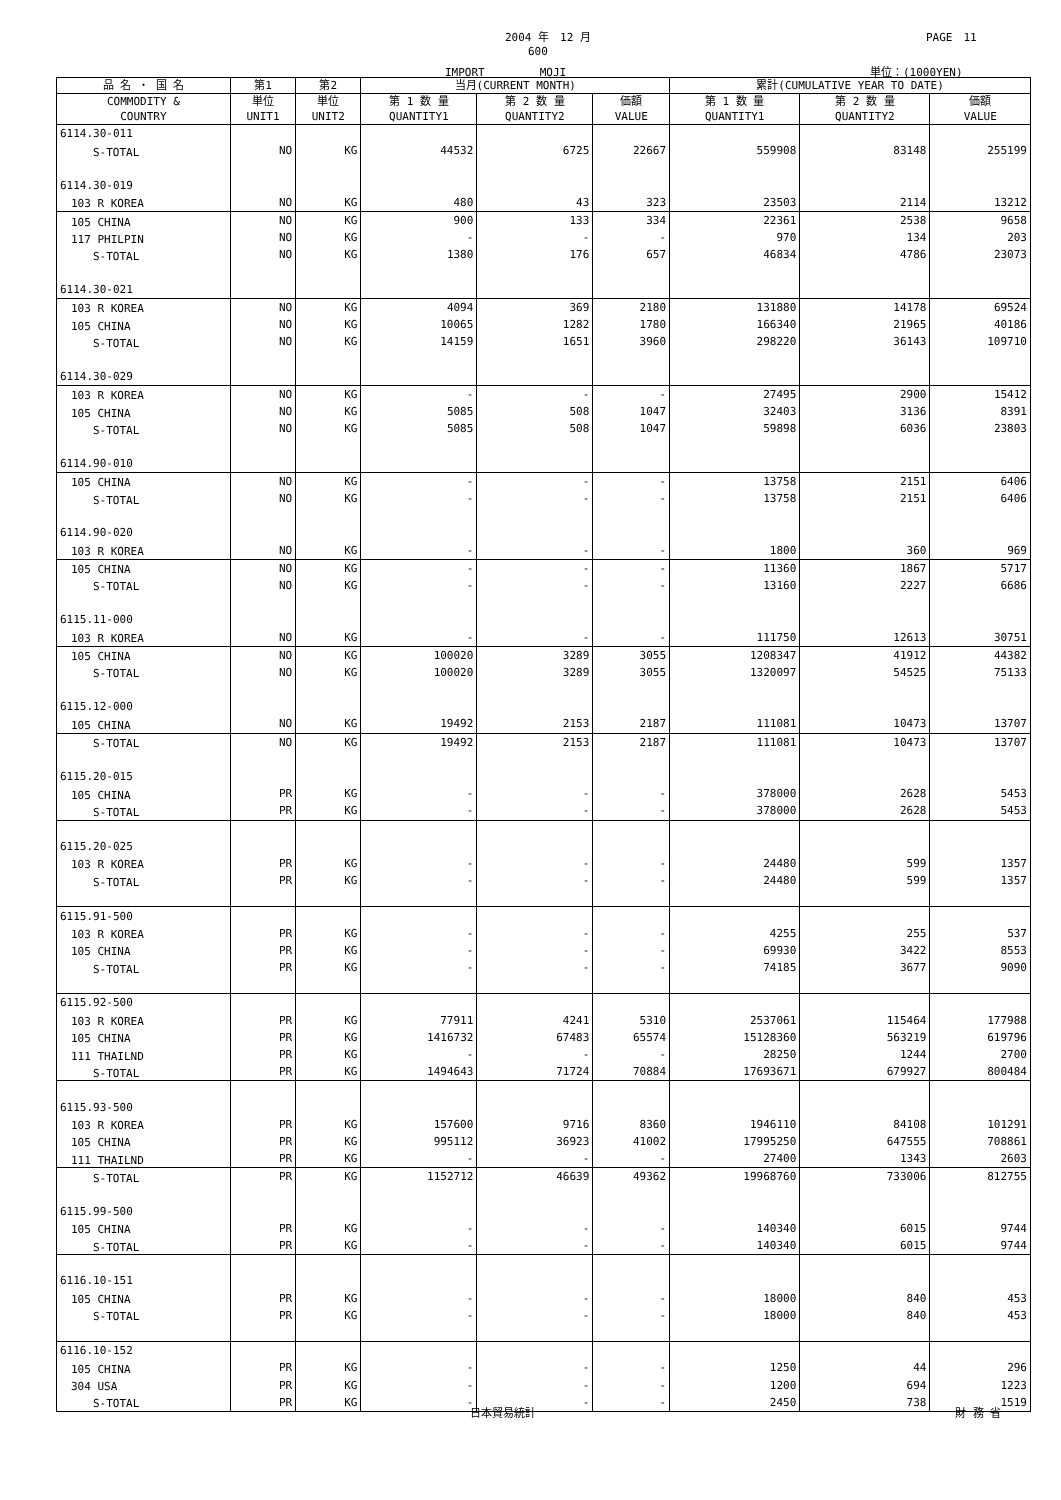2004 年　12 月 PAGE　11
600
IMPORT　　　　　MOJI 単位：(1000YEN)
| 品 名 ・ 国 名 | 第1 | 第2 | 当月(CURRENT MONTH) | | | 累計(CUMULATIVE YEAR TO DATE) | | |
| --- | --- | --- | --- | --- | --- | --- | --- | --- |
| COMMODITY & COUNTRY | 単位 UNIT1 | 単位 UNIT2 | 第 1 数 量 QUANTITY1 | 第 2 数 量 QUANTITY2 | 価額 VALUE | 第 1 数 量 QUANTITY1 | 第 2 数 量 QUANTITY2 | 価額 VALUE |
| 6114.30-011 | | | | | | | | |
| S-TOTAL | NO | KG | 44532 | 6725 | 22667 | 559908 | 83148 | 255199 |
| 6114.30-019 | | | | | | | | |
| 103 R KOREA | NO | KG | 480 | 43 | 323 | 23503 | 2114 | 13212 |
| 105 CHINA | NO | KG | 900 | 133 | 334 | 22361 | 2538 | 9658 |
| 117 PHILPIN | NO | KG | - | - | - | 970 | 134 | 203 |
| S-TOTAL | NO | KG | 1380 | 176 | 657 | 46834 | 4786 | 23073 |
| 6114.30-021 | | | | | | | | |
| 103 R KOREA | NO | KG | 4094 | 369 | 2180 | 131880 | 14178 | 69524 |
| 105 CHINA | NO | KG | 10065 | 1282 | 1780 | 166340 | 21965 | 40186 |
| S-TOTAL | NO | KG | 14159 | 1651 | 3960 | 298220 | 36143 | 109710 |
| 6114.30-029 | | | | | | | | |
| 103 R KOREA | NO | KG | - | - | - | 27495 | 2900 | 15412 |
| 105 CHINA | NO | KG | 5085 | 508 | 1047 | 32403 | 3136 | 8391 |
| S-TOTAL | NO | KG | 5085 | 508 | 1047 | 59898 | 6036 | 23803 |
| 6114.90-010 | | | | | | | | |
| 105 CHINA | NO | KG | - | - | - | 13758 | 2151 | 6406 |
| S-TOTAL | NO | KG | - | - | - | 13758 | 2151 | 6406 |
| 6114.90-020 | | | | | | | | |
| 103 R KOREA | NO | KG | - | - | - | 1800 | 360 | 969 |
| 105 CHINA | NO | KG | - | - | - | 11360 | 1867 | 5717 |
| S-TOTAL | NO | KG | - | - | - | 13160 | 2227 | 6686 |
| 6115.11-000 | | | | | | | | |
| 103 R KOREA | NO | KG | - | - | - | 111750 | 12613 | 30751 |
| 105 CHINA | NO | KG | 100020 | 3289 | 3055 | 1208347 | 41912 | 44382 |
| S-TOTAL | NO | KG | 100020 | 3289 | 3055 | 1320097 | 54525 | 75133 |
| 6115.12-000 | | | | | | | | |
| 105 CHINA | NO | KG | 19492 | 2153 | 2187 | 111081 | 10473 | 13707 |
| S-TOTAL | NO | KG | 19492 | 2153 | 2187 | 111081 | 10473 | 13707 |
| 6115.20-015 | | | | | | | | |
| 105 CHINA | PR | KG | - | - | - | 378000 | 2628 | 5453 |
| S-TOTAL | PR | KG | - | - | - | 378000 | 2628 | 5453 |
| 6115.20-025 | | | | | | | | |
| 103 R KOREA | PR | KG | - | - | - | 24480 | 599 | 1357 |
| S-TOTAL | PR | KG | - | - | - | 24480 | 599 | 1357 |
| 6115.91-500 | | | | | | | | |
| 103 R KOREA | PR | KG | - | - | - | 4255 | 255 | 537 |
| 105 CHINA | PR | KG | - | - | - | 69930 | 3422 | 8553 |
| S-TOTAL | PR | KG | - | - | - | 74185 | 3677 | 9090 |
| 6115.92-500 | | | | | | | | |
| 103 R KOREA | PR | KG | 77911 | 4241 | 5310 | 2537061 | 115464 | 177988 |
| 105 CHINA | PR | KG | 1416732 | 67483 | 65574 | 15128360 | 563219 | 619796 |
| 111 THAILND | PR | KG | - | - | - | 28250 | 1244 | 2700 |
| S-TOTAL | PR | KG | 1494643 | 71724 | 70884 | 17693671 | 679927 | 800484 |
| 6115.93-500 | | | | | | | | |
| 103 R KOREA | PR | KG | 157600 | 9716 | 8360 | 1946110 | 84108 | 101291 |
| 105 CHINA | PR | KG | 995112 | 36923 | 41002 | 17995250 | 647555 | 708861 |
| 111 THAILND | PR | KG | - | - | - | 27400 | 1343 | 2603 |
| S-TOTAL | PR | KG | 1152712 | 46639 | 49362 | 19968760 | 733006 | 812755 |
| 6115.99-500 | | | | | | | | |
| 105 CHINA | PR | KG | - | - | - | 140340 | 6015 | 9744 |
| S-TOTAL | PR | KG | - | - | - | 140340 | 6015 | 9744 |
| 6116.10-151 | | | | | | | | |
| 105 CHINA | PR | KG | - | - | - | 18000 | 840 | 453 |
| S-TOTAL | PR | KG | - | - | - | 18000 | 840 | 453 |
| 6116.10-152 | | | | | | | | |
| 105 CHINA | PR | KG | - | - | - | 1250 | 44 | 296 |
| 304 USA | PR | KG | - | - | - | 1200 | 694 | 1223 |
| S-TOTAL | PR | KG | - | - | - | 2450 | 738 | 1519 |
日本貿易統計 財 務 省